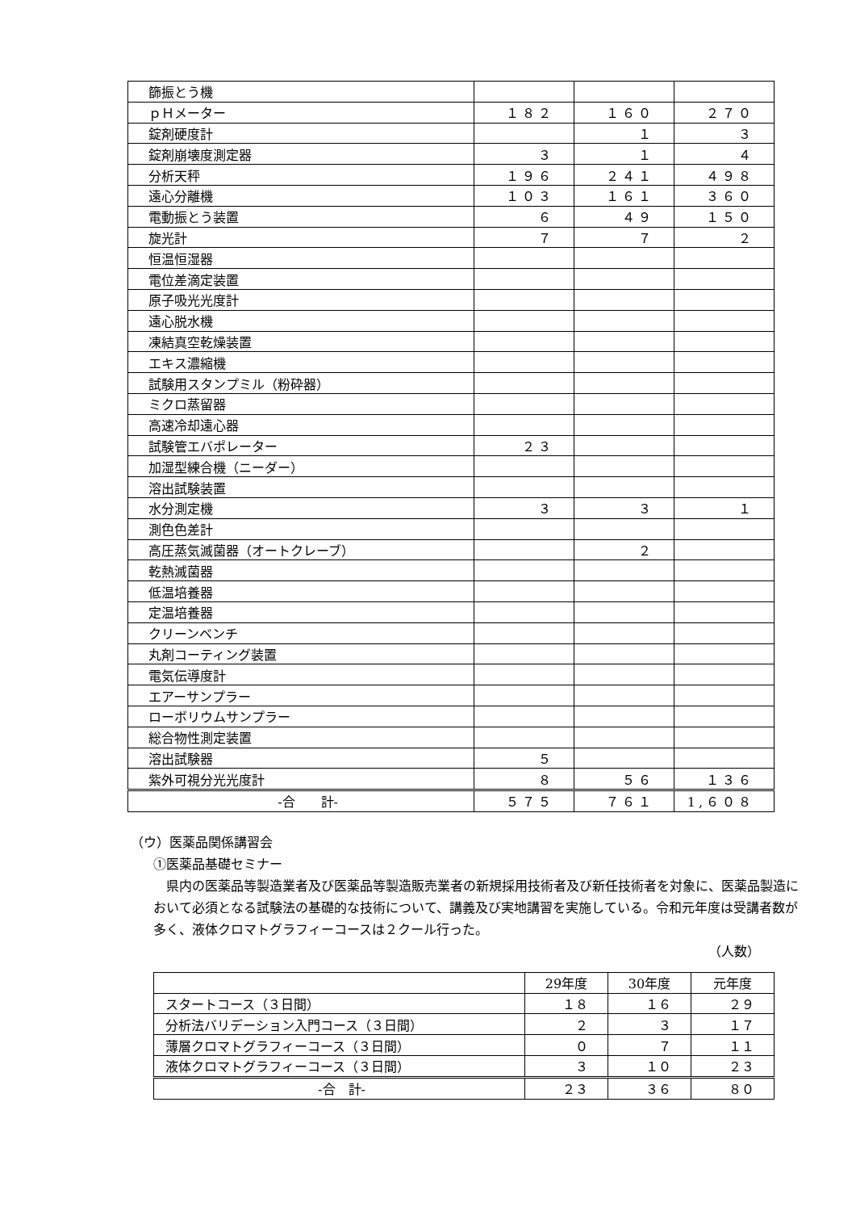| 篩振とう機 | | | |
| ｐＨメーター | １８２ | １６０ | ２７０ |
| 錠剤硬度計 | | １ | ３ |
| 錠剤崩壊度測定器 | ３ | １ | ４ |
| 分析天秤 | １９６ | ２４１ | ４９８ |
| 遠心分離機 | １０３ | １６１ | ３６０ |
| 電動振とう装置 | ６ | ４９ | １５０ |
| 旋光計 | ７ | ７ | ２ |
| 恒温恒湿器 | | | |
| 電位差滴定装置 | | | |
| 原子吸光光度計 | | | |
| 遠心脱水機 | | | |
| 凍結真空乾燥装置 | | | |
| エキス濃縮機 | | | |
| 試験用スタンプミル（粉砕器） | | | |
| ミクロ蒸留器 | | | |
| 高速冷却遠心器 | | | |
| 試験管エバポレーター | ２３ | | |
| 加湿型練合機（ニーダー） | | | |
| 溶出試験装置 | | | |
| 水分測定機 | ３ | ３ | １ |
| 測色色差計 | | | |
| 高圧蒸気滅菌器（オートクレーブ） | | ２ | |
| 乾熱滅菌器 | | | |
| 低温培養器 | | | |
| 定温培養器 | | | |
| クリーンベンチ | | | |
| 丸剤コーティング装置 | | | |
| 電気伝導度計 | | | |
| エアーサンプラー | | | |
| ローボリウムサンプラー | | | |
| 総合物性測定装置 | | | |
| 溶出試験器 | ５ | | |
| 紫外可視分光光度計 | ８ | ５６ | １３６ |
| ‐合 計‐ | ５７５ | ７６１ | 1,６０８ |
（ウ）医薬品関係講習会
①医薬品基礎セミナー
県内の医薬品等製造業者及び医薬品等製造販売業者の新規採用技術者及び新任技術者を対象に、医薬品製造において必須となる試験法の基礎的な技術について、講義及び実地講習を実施している。令和元年度は受講者数が多く、液体クロマトグラフィーコースは２クール行った。
（人数）
| | 29年度 | 30年度 | 元年度 |
| スタートコース（３日間） | １８ | １６ | ２９ |
| 分析法バリデーション入門コース（３日間） | ２ | ３ | １７ |
| 薄層クロマトグラフィーコース（３日間） | ０ | ７ | １１ |
| 液体クロマトグラフィーコース（３日間） | ３ | １０ | ２３ |
| ‐合 計‐ | ２３ | ３６ | ８０ |